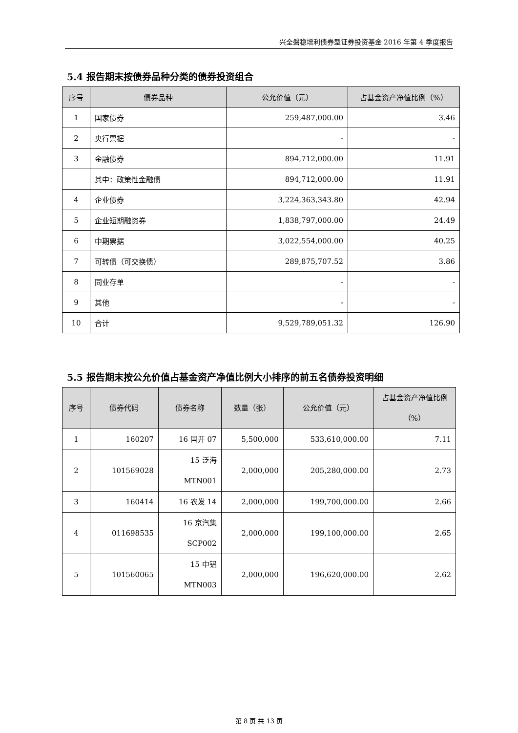兴全磐稳增利债券型证券投资基金 2016 年第 4 季度报告
5.4 报告期末按债券品种分类的债券投资组合
| 序号 | 债券品种 | 公允价值（元） | 占基金资产净值比例（%） |
| --- | --- | --- | --- |
| 1 | 国家债券 | 259,487,000.00 | 3.46 |
| 2 | 央行票据 | - | - |
| 3 | 金融债券 | 894,712,000.00 | 11.91 |
| | 其中：政策性金融债 | 894,712,000.00 | 11.91 |
| 4 | 企业债券 | 3,224,363,343.80 | 42.94 |
| 5 | 企业短期融资券 | 1,838,797,000.00 | 24.49 |
| 6 | 中期票据 | 3,022,554,000.00 | 40.25 |
| 7 | 可转债（可交换债） | 289,875,707.52 | 3.86 |
| 8 | 同业存单 | - | - |
| 9 | 其他 | - | - |
| 10 | 合计 | 9,529,789,051.32 | 126.90 |
5.5 报告期末按公允价值占基金资产净值比例大小排序的前五名债券投资明细
| 序号 | 债券代码 | 债券名称 | 数量（张） | 公允价值（元） | 占基金资产净值比例（%） |
| --- | --- | --- | --- | --- | --- |
| 1 | 160207 | 16 国开 07 | 5,500,000 | 533,610,000.00 | 7.11 |
| 2 | 101569028 | 15 泛海 MTN001 | 2,000,000 | 205,280,000.00 | 2.73 |
| 3 | 160414 | 16 农发 14 | 2,000,000 | 199,700,000.00 | 2.66 |
| 4 | 011698535 | 16 京汽集 SCP002 | 2,000,000 | 199,100,000.00 | 2.65 |
| 5 | 101560065 | 15 中铝 MTN003 | 2,000,000 | 196,620,000.00 | 2.62 |
第 8 页 共 13 页